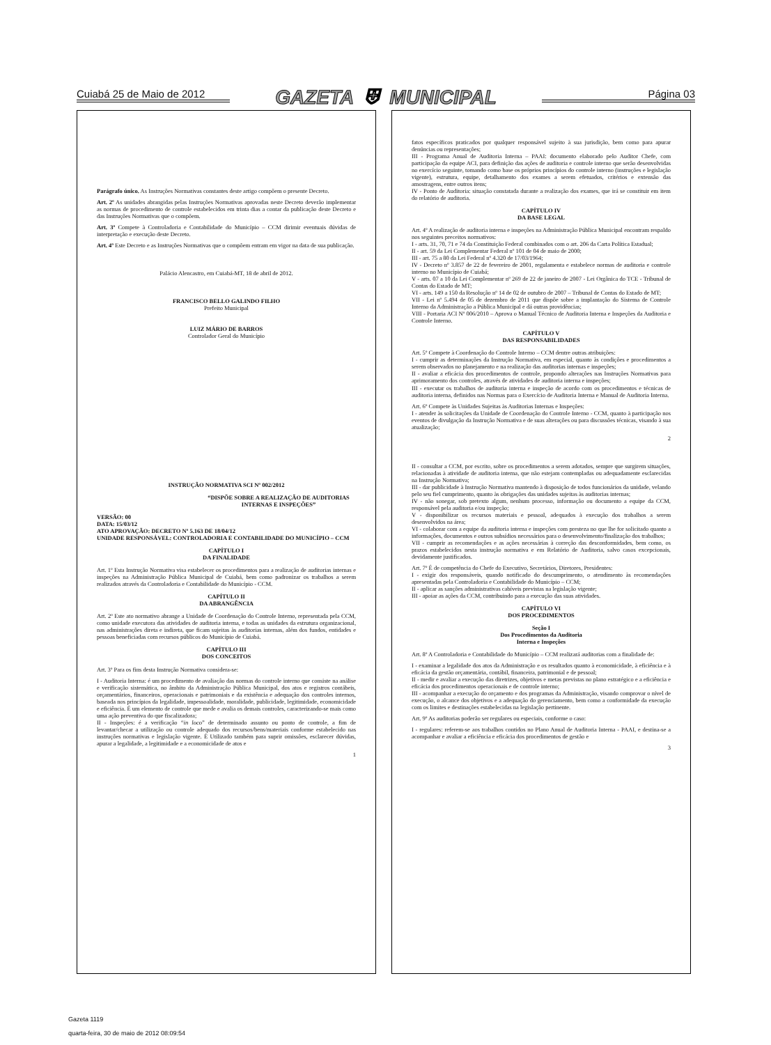Cuiabá 25 de Maio de 2012 GAZETA ⛨ MUNICIPAL Página 03
Parágrafo único. As Instruções Normativas constantes deste artigo compõem o presente Decreto.
Art. 2º As unidades abrangidas pelas Instruções Normativas aprovadas neste Decreto deverão implementar as normas de procedimento de controle estabelecidos em trinta dias a contar da publicação deste Decreto e das Instruções Normativas que o compõem.
Art. 3º Compete à Controladoria e Contabilidade do Município – CCM dirimir eventuais dúvidas de interpretação e execução deste Decreto.
Art. 4º Este Decreto e as Instruções Normativas que o compõem entram em vigor na data de sua publicação.
Palácio Alencastro, em Cuiabá-MT, 18 de abril de 2012.
FRANCISCO BELLO GALINDO FILHO
Prefeito Municipal
LUIZ MÁRIO DE BARROS
Controlador Geral do Município
INSTRUÇÃO NORMATIVA SCI Nº 002/2012
“DISPÕE SOBRE A REALIZAÇÃO DE AUDITORIAS INTERNAS E INSPEÇÕES”
VERSÃO: 00
DATA: 15/03/12
ATO APROVAÇÃO: DECRETO Nº 5.163 DE 18/04/12
UNIDADE RESPONSÁVEL: CONTROLADORIA E CONTABILIDADE DO MUNICÍPIO – CCM
CAPÍTULO I
DA FINALIDADE
Art. 1º Esta Instrução Normativa visa estabelecer os procedimentos para a realização de auditorias internas e inspeções na Administração Pública Municipal de Cuiabá, bem como padronizar os trabalhos a serem realizados através da Controladoria e Contabilidade do Município - CCM.
CAPÍTULO II
DA ABRANGÊNCIA
Art. 2º Este ato normativo abrange a Unidade de Coordenação do Controle Interno, representada pela CCM, como unidade executora das atividades de auditoria interna, e todas as unidades da estrutura organizacional, nas administrações direta e indireta, que ficam sujeitas às auditorias internas, além dos fundos, entidades e pessoas beneficiadas com recursos públicos do Município de Cuiabá.
CAPÍTULO III
DOS CONCEITOS
Art. 3º Para os fins desta Instrução Normativa considera-se:
I - Auditoria Interna: é um procedimento de avaliação das normas do controle interno que consiste na análise e verificação sistemática, no âmbito da Administração Pública Municipal, dos atos e registros contábeis, orçamentários, financeiros, operacionais e patrimoniais e da existência e adequação dos controles internos, baseada nos princípios da legalidade, impessoalidade, moralidade, publicidade, legitimidade, economicidade e eficiência. É um elemento de controle que mede e avalia os demais controles, caracterizando-se mais como uma ação preventiva do que fiscalizadora;
II - Inspeções: é a verificação “in loco” de determinado assunto ou ponto de controle, a fim de levantar/checar a utilização ou controle adequado dos recursos/bens/materiais conforme estabelecido nas instruções normativas e legislação vigente. É Utilizado também para suprir omissões, esclarecer dúvidas, apurar a legalidade, a legitimidade e a economicidade de atos e
1
fatos específicos praticados por qualquer responsável sujeito à sua jurisdição, bem como para apurar denúncias ou representações;
III - Programa Anual de Auditoria Interna – PAAI: documento elaborado pelo Auditor Chefe, com participação da equipe ACI, para definição das ações de auditoria e controle interno que serão desenvolvidas no exercício seguinte, tomando como base os próprios princípios do controle interno (instruções e legislação vigente), estrutura, equipe, detalhamento dos exames a serem efetuados, critérios e extensão das amostragens, entre outros itens;
IV - Ponto de Auditoria: situação constatada durante a realização dos exames, que irá se constituir em item do relatório de auditoria.
CAPÍTULO IV
DA BASE LEGAL
Art. 4º A realização de auditoria interna e inspeções na Administração Pública Municipal encontram respaldo nos seguintes preceitos normativos:
I - arts. 31, 70, 71 e 74 da Constituição Federal combinados com o art. 206 da Carta Política Estadual;
II - art. 59 da Lei Complementar Federal nº 101 de 04 de maio de 2000;
III - art. 75 a 80 da Lei Federal nº 4.320 de 17/03/1964;
IV - Decreto nº 3.857 de 22 de fevereiro de 2001, regulamenta e estabelece normas de auditoria e controle interno no Município de Cuiabá;
V - arts. 07 a 10 da Lei Complementar nº 269 de 22 de janeiro de 2007 - Lei Orgânica do TCE - Tribunal de Contas do Estado de MT;
VI - arts. 149 a 150 da Resolução nº 14 de 02 de outubro de 2007 – Tribunal de Contas do Estado de MT;
VII - Lei nº 5.494 de 05 de dezembro de 2011 que dispõe sobre a implantação do Sistema de Controle Interno da Administração a Pública Municipal e dá outras providências;
VIII - Portaria ACI Nº 006/2010 – Aprova o Manual Técnico de Auditoria Interna e Inspeções da Auditoria e Controle Interno.
CAPÍTULO V
DAS RESPONSABILIDADES
Art. 5º Compete à Coordenação do Controle Interno – CCM dentre outras atribuições:
I - cumprir as determinações da Instrução Normativa, em especial, quanto às condições e procedimentos a serem observados no planejamento e na realização das auditorias internas e inspeções;
II - avaliar a eficácia dos procedimentos de controle, propondo alterações nas Instruções Normativas para aprimoramento dos controles, através de atividades de auditoria interna e inspeções;
III - executar os trabalhos de auditoria interna e inspeção de acordo com os procedimentos e técnicas de auditoria interna, definidos nas Normas para o Exercício de Auditoria Interna e Manual de Auditoria Interna.
Art. 6º Compete às Unidades Sujeitas às Auditorias Internas e Inspeções:
I - atender às solicitações da Unidade de Coordenação do Controle Interno - CCM, quanto à participação nos eventos de divulgação da Instrução Normativa e de suas alterações ou para discussões técnicas, visando à sua atualização;
2
II - consultar a CCM, por escrito, sobre os procedimentos a serem adotados, sempre que surgirem situações, relacionadas à atividade de auditoria interna, que não estejam contempladas ou adequadamente esclarecidas na Instrução Normativa;
III - dar publicidade à Instrução Normativa mantendo à disposição de todos funcionários da unidade, velando pelo seu fiel cumprimento, quanto às obrigações das unidades sujeitas às auditorias internas;
IV - não sonegar, sob pretexto algum, nenhum processo, informação ou documento a equipe da CCM, responsável pela auditoria e/ou inspeção;
V - disponibilizar os recursos materiais e pessoal, adequados à execução dos trabalhos a serem desenvolvidos na área;
VI - colaborar com a equipe da auditoria interna e inspeções com presteza no que lhe for solicitado quanto a informações, documentos e outros subsídios necessários para o desenvolvimento/finalização dos trabalhos;
VII - cumprir as recomendações e as ações necessárias à correção das desconformidades, bem como, os prazos estabelecidos nesta instrução normativa e em Relatório de Auditoria, salvo casos excepcionais, devidamente justificados.
Art. 7º É de competência do Chefe do Executivo, Secretários, Diretores, Presidentes:
I - exigir dos responsáveis, quando notificado do descumprimento, o atendimento às recomendações apresentadas pela Controladoria e Contabilidade do Município – CCM;
II - aplicar as sanções administrativas cabíveis previstas na legislação vigente;
III - apoiar as ações da CCM, contribuindo para a execução das suas atividades.
CAPÍTULO VI
DOS PROCEDIMENTOS
Seção I
Dos Procedimentos da Auditoria
Interna e Inspeções
Art. 8º A Controladoria e Contabilidade do Município – CCM realizará auditorias com a finalidade de:
I - examinar a legalidade dos atos da Administração e os resultados quanto à economicidade, à eficiência e à eficácia da gestão orçamentária, contábil, financeira, patrimonial e de pessoal;
II - medir e avaliar a execução das diretrizes, objetivos e metas previstas no plano estratégico e a eficiência e eficácia dos procedimentos operacionais e de controle interno;
III - acompanhar a execução do orçamento e dos programas da Administração, visando comprovar o nível de execução, o alcance dos objetivos e a adequação do gerenciamento, bem como a conformidade da execução com os limites e destinações estabelecidas na legislação pertinente.
Art. 9º As auditorias poderão ser regulares ou especiais, conforme o caso:
I - regulares: referem-se aos trabalhos contidos no Plano Anual de Auditoria Interna - PAAI, e destina-se a acompanhar e avaliar a eficiência e eficácia dos procedimentos de gestão e
3
Gazeta 1119
quarta-feira, 30 de maio de 2012 08:09:54